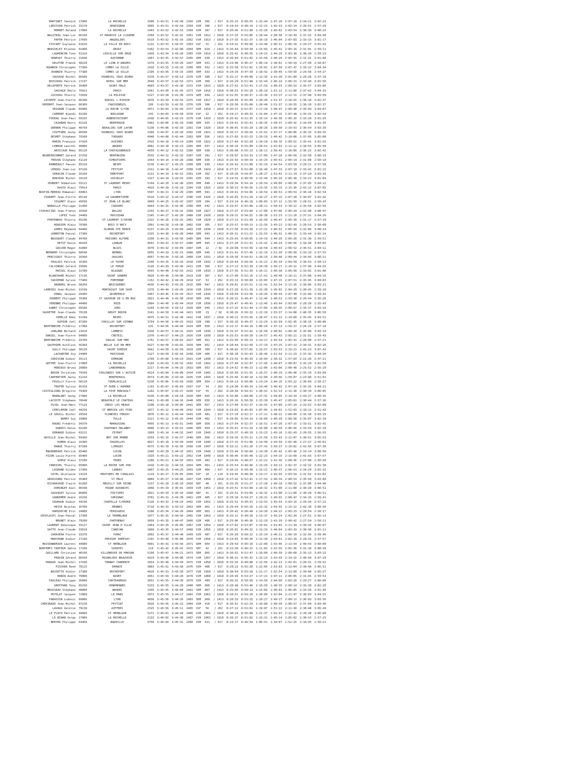| MARTINET Yannick | 17000 | LA ROCHELLE | 3308 | 3:43:51 | 3:43:49 | 2358 | V2M | 385 | / 917 | 0:25:15 | 0:50:55 | 1:15:44 | 1:47:10 | 2:07:18 | 2:34:21 | 3:02:23 |
| LERISSON Patrick | 33170 | GRADIGNAN | 3095 | 3:43:51 | 3:42:54 | 2359 | V2M | 386 | / 917 | 0:24:54 | 0:48:14 | 1:12:15 | 1:42:33 | 2:02:14 | 2:28:51 | 2:57:20 |
| MORNET Roland | 17000 | LA ROCHELLE | 1443 | 3:43:52 | 3:42:53 | 2360 | V2M | 387 | / 917 | 0:26:46 | 0:51:00 | 1:15:20 | 1:45:02 | 2:03:54 | 2:30:38 | 3:00:23 |
| BALUTEAU Jean-Luc | 86160 | ST MAURICE LA CLOUERE | 2394 | 3:43:52 | 3:42:41 | 2361 | V1M | 1012 | / 1810 | 0:27:25 | 0:53:06 | 1:18:44 | 1:50:30 | 2:10:43 | 2:37:31 | 3:04:49 |
| PAPON Patrice | 17690 | ANGOULINS | 5519 | 3:43:52 | 3:42:16 | 2362 | V1M | 1013 | / 1810 | 0:27:35 | 0:52:37 | 1:16:18 | 1:46:04 | 2:07:03 | 2:33:15 | 3:01:17 |
| PISCART Guylaine | 91620 | LA VILLE EN BOIS | 1215 | 3:43:53 | 3:43:47 | 2363 | V1F | 51 | / 262 | 0:24:31 | 0:49:08 | 1:14:40 | 1:46:11 | 2:06:10 | 2:33:27 | 3:01:41 |
| BRASSELET Etienne | 91400 | ORSAY | 5302 | 3:43:53 | 3:42:09 | 2364 | SEM | 829 | / 1413 | 0:26:44 | 0:50:34 | 1:15:03 | 1:45:41 | 2:05:16 | 2:31:01 | 2:59:11 |
| LAURENCON Yves | 91310 | LEUVILLE SUR ORGE | 2439 | 3:43:54 | 3:43:20 | 2365 | V1M | 1014 | / 1810 | 0:25:42 | 0:49:55 | 1:14:23 | 1:44:16 | 2:03:38 | 2:30:39 | 2:59:23 |
| SENEVAT Thierry | 31840 | AUSSONNE | 1887 | 3:43:55 | 3:42:57 | 2366 | SEM | 830 | / 1413 | 0:26:04 | 0:51:02 | 1:15:58 | 1:46:26 | 2:05:55 | 2:31:31 | 3:01:08 |
| DELETRE Franck | 49220 | LE LION D'ANGERS | 1578 | 3:43:55 | 3:43:26 | 2367 | SEM | 831 | / 1413 | 0:23:40 | 0:46:27 | 1:09:19 | 1:39:01 | 1:58:54 | 2:27:49 | 2:58:07 |
| JEANNIN Christophe | 77380 | COMBS LA VILLE | 2416 | 3:43:55 | 3:43:16 | 2368 | SEM | 832 | / 1413 | 0:25:50 | 0:51:02 | 1:16:01 | 1:47:39 | 2:07:47 | 2:35:22 | 3:04:34 |
| JEANNIN Thierry | 77380 | COMBS LA VILLE | 2199 | 3:43:56 | 3:43:16 | 2369 | SEM | 833 | / 1413 | 0:24:29 | 0:47:39 | 1:10:42 | 1:39:49 | 1:59:58 | 2:24:58 | 2:54:27 |
| SAUVAGE Michel | 86580 | VOUNEUIL SOUS BIARD | 3370 | 3:43:57 | 3:43:13 | 2370 | V2M | 388 | / 917 | 0:25:17 | 0:49:00 | 1:12:35 | 1:41:38 | 2:01:09 | 2:28:20 | 2:57:18 |
| BOISSEAU Patrick | 17137 | NIEUL SUR MER | 3648 | 3:43:57 | 3:42:53 | 2371 | V2M | 389 | / 917 | 0:26:29 | 0:51:08 | 1:15:44 | 1:46:24 | 2:06:31 | 2:33:48 | 3:01:58 |
| DELAPORTE Patrick | 35400 | SAINT MALO | 4885 | 3:43:57 | 3:42:38 | 2372 | V1M | 1015 | / 1810 | 0:27:42 | 0:52:41 | 1:17:53 | 1:48:33 | 2:08:53 | 2:35:57 | 3:03:06 |
| SAUVAGE Emile | 75013 | PARIS | 1841 | 3:43:58 | 3:41:45 | 2373 | V1M | 1016 | / 1810 | 0:30:53 | 0:55:28 | 1:20:19 | 1:51:11 | 2:11:08 | 2:37:42 | 3:04:33 |
| LOISEAU Thierry | 72650 | LA MILESSE | 5227 | 3:43:58 | 3:41:38 | 2374 | SEM | 834 | / 1413 | 0:31:55 | 0:58:37 | 1:23:39 | 1:53:37 | 2:12:15 | 2:37:40 | 3:03:50 |
| LECOMTE Jean-Pierre | 86340 | NIEUIL L'ESPOIR | 3970 | 3:43:59 | 3:42:55 | 2375 | V1M | 1017 | / 1810 | 0:28:50 | 0:55:09 | 1:20:49 | 1:51:37 | 2:10:55 | 2:36:18 | 3:02:37 |
| DOMINOT Jean-Jacques | 86360 | CHASSENEUIL | 289 | 3:43:59 | 3:42:55 | 2376 | V2M | 390 | / 917 | 0:28:50 | 0:55:08 | 1:20:49 | 1:51:37 | 2:10:55 | 2:36:18 | 3:02:37 |
| VRIGNON Claude | 85000 | LA ROCHE S/YON | 3971 | 3:44:03 | 3:42:43 | 2377 | V1M | 1018 | / 1810 | 0:26:57 | 0:52:07 | 1:17:18 | 1:48:47 | 2:08:40 | 2:35:44 | 3:03:07 |
| CARMONT Niandi | 92100 | BOULOGNE | 241 | 3:44:03 | 3:43:58 | 2378 | V1F | 52 | / 262 | 0:24:17 | 0:49:33 | 1:15:04 | 1:47:15 | 2:07:48 | 2:35:25 | 3:02:54 |
| FOVEAU Jean-Paul | 59165 | AUBERCHICOURT | 2438 | 3:44:05 | 3:43:23 | 2379 | V1M | 1019 | / 1810 | 0:26:42 | 0:51:35 | 1:16:14 | 1:46:38 | 2:06:35 | 2:33:29 | 3:01:26 |
| CAZABAN Henri | 92120 | MONTROUGE | 5482 | 3:44:06 | 3:42:18 | 2380 | SEM | 835 | / 1413 | 0:29:41 | 0:55:41 | 1:20:35 | 1:50:37 | 2:09:42 | 2:34:59 | 3:01:35 |
| GRENON Philippe | 49750 | BEAULIEU SUR LAYON | 5130 | 3:44:06 | 3:42:10 | 2381 | V1M | 1020 | / 1810 | 0:30:01 | 0:55:29 | 1:20:20 | 1:50:50 | 2:10:53 | 2:36:54 | 3:03:39 |
| COIFFARD Jacky | 86580 | VOUNEUIL SOUS BIARD | 2308 | 3:44:07 | 3:43:10 | 2382 | V1M | 1021 | / 1810 | 0:26:17 | 0:50:54 | 1:15:52 | 1:47:17 | 2:08:06 | 2:36:15 | 3:04:35 |
| DESMET Stéphane | 79100 | THOUARS | 4940 | 3:44:08 | 3:42:44 | 2383 | SEM | 836 | / 1413 | 0:27:03 | 0:52:23 | 1:18:19 | 1:49:42 | 2:10:00 | 2:37:05 | 3:05:00 |
| MARIN François | 37420 | HUISMES | 2415 | 3:44:10 | 3:43:14 | 2384 | V1M | 1022 | / 1810 | 0:27:04 | 0:52:39 | 1:19:10 | 1:50:16 | 2:09:52 | 2:35:41 | 3:01:55 |
| LEBRUN Laurent | 49000 | ANGERS | 4881 | 3:44:10 | 3:42:23 | 2385 | SEM | 837 | / 1413 | 0:30:18 | 0:55:09 | 1:20:51 | 1:52:03 | 2:12:12 | 2:38:55 | 3:05:50 |
| ARSICAUD Rémi | 85120 | LA CHATAIGNERAIE | 4659 | 3:44:12 | 3:42:52 | 2386 | SEM | 838 | / 1413 | 0:30:08 | 0:55:12 | 1:20:11 | 1:50:42 | 2:10:06 | 2:36:22 | 3:02:42 |
| BOURDERIONNET Gérard | 37250 | MONTBAZON | 3535 | 3:44:12 | 3:42:32 | 2387 | V2M | 391 | / 917 | 0:29:07 | 0:53:33 | 1:17:09 | 1:47:28 | 2:06:56 | 2:32:50 | 3:00:33 |
| THOUIN Stéphane | 61120 | VIMOUTIERS | 1654 | 3:44:14 | 3:43:20 | 2388 | SEM | 838 | / 1413 | 0:25:55 | 0:50:34 | 1:15:25 | 1:45:51 | 2:05:14 | 2:31:08 | 2:58:10 |
| RAMBEAULT Pascal | 85310 | NESMY | 5210 | 3:44:17 | 3:43:25 | 2389 | SEM | 839 | / 1413 | 0:26:42 | 0:51:00 | 1:15:19 | 1:44:54 | 2:03:59 | 2:29:11 | 2:57:50 |
| LEROUX Jean-Luc | 87220 | FEYTIAT | 2312 | 3:44:18 | 3:42:47 | 2390 | V1M | 1024 | / 1810 | 0:27:57 | 0:52:00 | 1:16:49 | 1:47:33 | 2:07:19 | 2:33:42 | 3:01:22 |
| SERASIN Claude | 35160 | MONTFORT | 3112 | 3:44:19 | 3:42:51 | 2391 | V2M | 392 | / 917 | 0:28:28 | 0:54:07 | 1:20:27 | 1:51:41 | 2:11:14 | 2:37:24 | 3:03:35 |
| BONJOUX Michel | 18110 | VASSELAY | 1327 | 3:44:19 | 3:43:55 | 2392 | V2M | 393 | / 917 | 0:24:53 | 0:49:56 | 1:15:48 | 1:46:26 | 2:06:38 | 2:33:22 | 3:01:09 |
| JOUBERT Sébastien | 33112 | ST LAURENT MEDOC | 5194 | 3:44:20 | 3:42:38 | 2393 | SEM | 840 | / 1413 | 0:29:38 | 0:54:14 | 1:18:54 | 1:49:09 | 2:08:39 | 2:37:45 | 3:04:12 |
| DAVID Alain | 75014 | PARIS | 4919 | 3:44:20 | 3:42:19 | 2394 | V1M | 1025 | / 1810 | 0:30:23 | 0:56:56 | 1:23:35 | 1:55:15 | 2:15:36 | 2:42:12 | 3:07:05 |
| BOUTIN-MOREAU Emmanuel | 69003 | LYON | 5597 | 3:44:21 | 3:42:29 | 2395 | SEM | 841 | / 1413 | 0:28:41 | 0:54:06 | 1:18:54 | 1:49:53 | 2:09:53 | 2:36:10 | 3:02:54 |
| COUDERT Jean-Pierre | 85130 | LA GAUBRETIERE | 5518 | 3:44:22 | 3:43:37 | 2396 | V1M | 1026 | / 1810 | 0:26:03 | 0:51:20 | 1:16:27 | 1:47:15 | 2:07:20 | 2:34:07 | 3:01:42 |
| SIGURET Alain | 45650 | ST JEAN LE BLANC | 3869 | 3:44:25 | 3:43:47 | 2397 | V2M | 394 | / 917 | 0:23:24 | 0:46:10 | 1:09:03 | 1:37:12 | 1:55:59 | 2:20:51 | 2:50:43 |
| BARAILLE Philippe | 31480 | CADOURS | 4844 | 3:44:25 | 3:42:46 | 2398 | SEM | 842 | / 1413 | 0:29:57 | 0:55:08 | 1:20:11 | 1:50:53 | 2:10:22 | 2:35:59 | 3:02:56 |
| CIAVACCINI Jean-Franço | 16430 | BALZAC | 2255 | 3:44:27 | 3:43:31 | 2399 | V1M | 1027 | / 1810 | 0:27:37 | 0:53:04 | 1:17:08 | 1:47:06 | 2:06:24 | 2:32:40 | 3:00:47 |
| LOPEZ Yves | 24400 | MUSSIDAN | 2145 | 3:44:27 | 3:42:28 | 2400 | V1M | 1028 | / 1810 | 0:29:31 | 0:54:52 | 1:20:30 | 1:51:23 | 2:11:18 | 2:37:31 | 3:04:26 |
| FONTENEAU Thierry | 85290 | ST LAURENT S/SEVRE | 2322 | 3:44:28 | 3:43:25 | 2401 | V1M | 1029 | / 1810 | 0:27:13 | 0:51:48 | 1:16:50 | 1:46:47 | 2:05:39 | 2:31:17 | 2:57:19 |
| ROUDIER Alain | 78390 | BOIS D'ARCY | 2991 | 3:44:28 | 3:43:36 | 2402 | V2M | 395 | / 917 | 0:25:57 | 0:50:13 | 1:13:55 | 1:43:23 | 2:02:43 | 2:28:53 | 2:58:00 |
| GOMEZ Raymond | 64400 | OLORON STE MARIE | 5237 | 3:44:29 | 3:43:03 | 2403 | V1M | 1030 | / 1810 | 0:27:58 | 0:53:28 | 1:17:31 | 1:46:52 | 2:05:59 | 2:32:06 | 3:00:14 |
| LEBRETON Pascal | 17300 | ROCHEFORT | 2325 | 3:44:30 | 3:43:28 | 2404 | SEM | 843 | / 1413 | 0:26:31 | 0:51:22 | 1:15:53 | 1:46:32 | 2:06:31 | 2:33:44 | 3:02:14 |
| BOUSQUET Claude | 94700 | MAISONS ALFORD | 2260 | 3:44:31 | 3:43:56 | 2405 | SEM | 844 | / 1413 | 0:25:43 | 0:50:05 | 1:14:19 | 1:44:26 | 2:05:20 | 2:31:38 | 2:59:51 |
| RETIF Denis | 49160 | LONGUE | 4691 | 3:44:31 | 3:42:57 | 2406 | SEM | 845 | / 1413 | 0:27:28 | 0:51:41 | 1:15:42 | 1:46:24 | 2:06:56 | 2:34:38 | 3:03:05 |
| GOUJON Roger | 41000 | BLOIS | 3570 | 3:44:32 | 3:43:09 | 2407 | V3M | 22 | / 92 | 0:28:09 | 0:53:58 | 1:18:50 | 1:49:43 | 2:09:52 | 2:36:51 | 3:04:12 |
| BERNARD Christophe | 60540 | BORNEL | 5055 | 3:44:33 | 3:42:15 | 2408 | SEM | 846 | / 1413 | 0:31:41 | 0:57:46 | 1:22:16 | 1:51:39 | 2:09:58 | 2:33:19 | 2:57:52 |
| PRECIGOUT Thierry | 16560 | JAULDES | 4957 | 3:44:34 | 3:43:20 | 2409 | V1M | 1031 | / 1810 | 0:28:36 | 0:54:51 | 1:20:19 | 1:50:40 | 2:09:44 | 2:34:45 | 3:00:21 |
| PAULAIS Patrick | 16360 | LE TATRE | 2240 | 3:44:35 | 3:43:33 | 2410 | V1M | 1032 | / 1810 | 0:26:44 | 0:50:58 | 1:15:21 | 1:45:34 | 2:04:59 | 2:30:53 | 2:59:13 |
| CALVINHAC Gérard | 33680 | LE PORGE | 3128 | 3:44:39 | 3:43:46 | 2411 | V2M | 396 | / 917 | 0:27:13 | 0:52:39 | 1:18:39 | 1:50:17 | 2:10:22 | 2:37:48 | 3:04:55 |
| MASSOL Alain | 31700 | BLAGNAC | 4565 | 3:44:40 | 3:42:53 | 2412 | V1M | 1033 | / 1810 | 0:27:36 | 0:51:39 | 1:16:21 | 1:46:38 | 2:05:58 | 2:33:02 | 3:01:08 |
| BLANCHARD Michel | 17138 | SAINT XANDRE | 3020 | 3:44:40 | 3:44:00 | 2413 | V2M | 397 | / 917 | 0:27:09 | 0:52:15 | 1:17:41 | 1:49:40 | 2:10:11 | 2:37:00 | 3:04:16 |
| CADIERNO Sylvie | 77400 | POMPONNE | 1152 | 3:44:42 | 3:44:29 | 2414 | V1F | 53 | / 262 | 0:25:13 | 0:50:09 | 1:15:05 | 1:47:15 | 2:07:51 | 2:35:45 | 3:04:03 |
| ARONDEL Bruno | 50260 | BRICQUEBEC | 4636 | 3:44:43 | 3:43:26 | 2415 | SEM | 847 | / 1413 | 0:29:01 | 0:55:51 | 1:21:42 | 1:52:54 | 2:12:35 | 2:38:06 | 3:03:21 |
| LARRIEU Jean-Michel | 31530 | MONTAIGUT SUR SAVE | 2278 | 3:44:44 | 3:43:45 | 2416 | V1M | 1034 | / 1810 | 0:27:28 | 0:51:39 | 1:15:30 | 1:45:02 | 2:04:29 | 2:30:45 | 2:59:10 |
| DONAL Jacques | 29300 | QUIMPERLE | 5467 | 3:44:46 | 3:43:43 | 2417 | V1M | 1035 | / 1810 | 0:28:04 | 0:53:58 | 1:18:26 | 1:48:34 | 2:07:49 | 2:32:48 | 2:58:41 |
| JOUBERT Philippe | 79300 | ST SAUVEUR DE G.EN MAI | 2021 | 3:44:48 | 3:43:50 | 2418 | SEM | 848 | / 1413 | 0:26:31 | 0:49:47 | 1:12:46 | 1:40:52 | 1:59:38 | 2:26:44 | 2:56:26 |
| SERENNE Philippe | 44400 | REZE | 2084 | 3:44:48 | 3:43:44 | 2419 | V1M | 1036 | / 1810 | 0:25:47 | 0:49:41 | 1:13:46 | 1:43:44 | 2:03:08 | 2:28:28 | 2:55:43 |
| AUBRY Christophe | 89100 | JENS | 5249 | 3:44:50 | 3:43:12 | 2420 | SEM | 849 | / 1413 | 0:27:25 | 0:51:44 | 1:17:05 | 1:48:35 | 2:08:57 | 2:35:37 | 3:03:10 |
| SAUVETRE Jean-Claude | 79130 | NEUVY BOUIN | 3141 | 3:44:50 | 3:42:44 | 2421 | V3M | 23 | / 92 | 0:30:26 | 0:56:32 | 1:22:19 | 1:53:37 | 2:14:00 | 2:40:35 | 3:06:58 |
| JUMELLE Rémi | 51100 | REIMS | 4975 | 3:44:51 | 3:42:38 | 2422 | V1M | 1037 | / 1810 | 0:30:22 | 0:55:56 | 1:20:47 | 1:51:13 | 2:10:08 | 2:35:45 | 3:03:51 |
| DUFOUR Joël | 87200 | CHAILLAC SUR VIENNE | 3794 | 3:44:56 | 3:44:15 | 2423 | V2M | 398 | / 917 | 0:26:18 | 0:49:37 | 1:13:24 | 1:42:59 | 2:02:45 | 2:30:16 | 3:00:06 |
| BERTONECHE Frédéric | 17300 | ROCHEFORT | 525 | 3:44:56 | 3:44:48 | 2424 | SEM | 850 | / 1413 | 0:22:17 | 0:44:18 | 1:06:26 | 1:37:13 | 1:58:27 | 2:26:29 | 2:57:18 |
| LEBLOND Bernard | 13410 | LAMBESC | 2430 | 3:44:57 | 3:44:31 | 2425 | V1M | 1038 | / 1810 | 0:25:37 | 0:51:42 | 1:16:50 | 1:48:02 | 2:08:10 | 2:35:08 | 3:03:14 |
| DANIEL Jean-Pierre | 94000 | CRETEIL | 2370 | 3:44:57 | 3:44:23 | 2426 | V1M | 1039 | / 1810 | 0:25:53 | 0:50:28 | 1:14:57 | 1:45:43 | 2:05:21 | 2:31:51 | 2:59:43 |
| BERTONECHE Frédéric | 33780 | SOULAC SUR MER | 1761 | 3:44:57 | 3:44:02 | 2427 | SEM | 851 | / 1413 | 0:25:56 | 0:50:13 | 1:14:17 | 1:43:54 | 2:02:41 | 2:28:00 | 2:57:21 |
| GAUTHIER Aurélien | 56360 | BELLE ILE EN MER | 5527 | 3:44:58 | 3:43:01 | 2428 | SEM | 852 | / 1413 | 0:28:44 | 0:52:59 | 1:17:19 | 1:47:25 | 2:07:13 | 2:34:31 | 3:02:26 |
| GULLY Philippe | 38120 | SAINT EGREVE | 3842 | 3:44:58 | 3:42:59 | 2429 | V2M | 399 | / 917 | 0:30:02 | 0:57:02 | 1:23:57 | 1:55:53 | 2:16:21 | 2:42:23 | 3:07:43 |
| LACHARTRE Guy | 24400 | MUSSIDAN | 3127 | 3:44:59 | 3:42:43 | 2430 | V2M | 400 | / 917 | 0:30:28 | 0:55:43 | 1:20:46 | 1:51:54 | 2:11:23 | 2:37:32 | 3:04:26 |
| CARISSAN Didier | 35113 | DOMAGNE | 1799 | 3:45:00 | 3:44:23 | 2431 | V1M | 1040 | / 1810 | 0:23:55 | 0:46:59 | 1:10:04 | 1:38:32 | 1:57:03 | 2:21:28 | 2:47:21 |
| GEFFRE Jean-Pierre | 17000 | LA ROCHELLE | 4169 | 3:45:03 | 3:43:52 | 2432 | V1M | 1041 | / 1810 | 0:27:49 | 0:52:47 | 1:17:45 | 1:49:07 | 2:09:07 | 2:35:29 | 3:01:59 |
| MORIEUX Bruno | 29800 | LANDERNEAU | 2217 | 3:45:04 | 3:44:25 | 2433 | SEM | 853 | / 1413 | 0:24:52 | 0:48:23 | 1:12:06 | 1:42:06 | 2:00:48 | 2:25:52 | 2:55:29 |
| BOUIN Christian | 79160 | COULONGES SUR L'AUTIZE | 4524 | 3:45:04 | 3:44:09 | 2434 | V1M | 1042 | / 1810 | 0:26:58 | 0:51:55 | 1:16:57 | 1:48:19 | 2:08:40 | 2:35:19 | 3:03:09 |
| CARPENTIER Jacky | 51210 | MONTMIRAIL | 4574 | 3:45:04 | 3:43:44 | 2435 | V1M | 1043 | / 1810 | 0:25:48 | 0:49:14 | 1:12:09 | 1:39:56 | 1:58:07 | 2:23:08 | 2:51:01 |
| FEUILLY Pierre | 50110 | TOURLAVILLE | 5230 | 3:45:06 | 3:43:59 | 2436 | SEM | 854 | / 1413 | 0:26:13 | 0:50:06 | 1:14:24 | 1:44:16 | 2:03:22 | 2:30:04 | 2:58:27 |
| TRUFER Sylvie | 95310 | ST OUEN L'AUMONE | 1193 | 3:45:07 | 3:45:03 | 2437 | V1F | 54 | / 262 | 0:24:30 | 0:49:14 | 1:14:40 | 1:46:42 | 2:07:24 | 2:35:35 | 3:04:21 |
| CASTIGLIONI Brigitte | 79360 | LA FOYE MONJAULT | 1202 | 3:45:07 | 3:43:27 | 2438 | V1F | 55 | / 262 | 0:28:58 | 0:54:51 | 1:20:52 | 1:52:23 | 2:12:38 | 2:39:19 | 3:06:05 |
| BRANLANT Jacky | 17000 | LA ROCHELLE | 5530 | 3:45:08 | 3:43:10 | 2439 | SEM | 855 | / 1413 | 0:32:08 | 1:00:08 | 1:27:32 | 1:59:05 | 2:18:34 | 2:43:27 | 3:08:35 |
| LACOSTE Stéphane | 78640 | NEAUPHLE LE CHATEAU | 2441 | 3:45:09 | 3:44:16 | 2440 | SEM | 856 | / 1413 | 0:26:16 | 0:50:50 | 1:15:39 | 1:45:47 | 2:05:01 | 2:30:44 | 2:57:36 |
| PUJOL Jean-Marc | 77124 | CREGY LES MEAUX | 2290 | 3:45:10 | 3:44:05 | 2441 | SEM | 857 | / 1413 | 0:27:48 | 0:52:37 | 1:16:55 | 1:47:09 | 2:07:24 | 2:33:52 | 3:02:00 |
| CERCLERON Joël | 44250 | ST BREVIN LES PINS | 1077 | 3:45:12 | 3:44:49 | 2442 | V1M | 1044 | / 1810 | 0:23:03 | 0:45:03 | 1:07:05 | 1:34:02 | 1:52:03 | 2:19:13 | 2:51:42 |
| LE GOUILL Michel | 29550 | PLONEVEZ PORZAY | 3070 | 3:45:12 | 3:43:44 | 2443 | V2M | 401 | / 917 | 0:27:19 | 0:52:17 | 1:17:21 | 1:48:22 | 2:08:09 | 2:35:10 | 3:03:25 |
| BARRY Guy | 19000 | TULLE | 3121 | 3:45:12 | 3:43:25 | 2444 | V2M | 402 | / 917 | 0:29:05 | 0:54:14 | 1:19:09 | 1:49:39 | 2:08:50 | 2:35:07 | 3:02:18 |
| RAGNI Frédéric | 34370 | MARAUSSAN | 4995 | 3:45:13 | 3:43:51 | 2445 | SEM | 858 | / 1413 | 0:27:54 | 0:52:37 | 1:16:51 | 1:47:28 | 2:07:15 | 2:33:51 | 3:02:42 |
| DUBOIS Denis | 92290 | CHATENAY MALABRY | 4808 | 3:45:13 | 3:43:52 | 2446 | SEM | 859 | / 1413 | 0:26:41 | 0:51:24 | 1:16:00 | 1:46:58 | 2:06:56 | 2:33:54 | 3:02:20 |
| DORANGE Didier | 63122 | CEYRAT | 1869 | 3:45:14 | 3:44:32 | 2447 | V1M | 1045 | / 1810 | 0:25:37 | 0:49:19 | 1:13:23 | 1:43:10 | 2:02:43 | 2:28:55 | 2:56:55 |
| ADVILLE Jean-Michel | 94360 | BRY SUR MARNE | 5559 | 3:45:15 | 3:42:57 | 2448 | SEM | 860 | / 1413 | 0:29:35 | 0:55:21 | 1:21:56 | 1:52:43 | 2:12:07 | 2:38:51 | 3:05:53 |
| DUMON Alain | 16300 | CHAZELLES | 4027 | 3:45:18 | 3:43:59 | 2449 | V1M | 1046 | / 1810 | 0:27:15 | 0:51:06 | 1:14:50 | 1:43:58 | 2:02:48 | 2:27:57 | 2:56:01 |
| RANGE Thierry | 87100 | LIMOGES | 4575 | 3:45:19 | 3:42:56 | 2450 | V1M | 1047 | / 1810 | 0:33:12 | 1:01:20 | 1:27:41 | 1:58:37 | 2:18:02 | 2:42:56 | 3:07:36 |
| ENGERBEAUD Patrick | 85400 | LUCON | 1946 | 3:45:20 | 3:44:33 | 2451 | V1M | 1048 | / 1810 | 0:25:49 | 0:50:04 | 1:14:30 | 1:45:42 | 2:05:48 | 2:33:14 | 3:00:58 |
| PIZON Louis-Pierre | 85400 | LUCON | 1928 | 3:45:21 | 3:43:22 | 2452 | V1M | 1049 | / 1810 | 0:30:46 | 0:56:40 | 1:22:23 | 1:54:15 | 2:15:09 | 2:41:55 | 3:07:57 |
| GORSE Alain | 37100 | TOURS | 1288 | 3:45:21 | 3:44:55 | 2453 | V2M | 403 | / 917 | 0:24:45 | 0:48:57 | 1:12:22 | 1:41:36 | 2:00:36 | 2:27:08 | 2:56:50 |
| TARDIVEL Thierry | 85000 | LA ROCHE SUR YON | 2410 | 3:45:22 | 3:44:19 | 2454 | SEM | 861 | / 1413 | 0:25:54 | 0:49:46 | 1:13:26 | 1:43:11 | 2:02:37 | 2:32:32 | 3:01:38 |
| LEGRAND Gildex | 17380 | LANDES | 3067 | 3:45:25 | 3:44:25 | 2455 | V2M | 404 | / 917 | 0:26:15 | 0:50:38 | 1:15:21 | 1:46:37 | 2:06:51 | 2:34:29 | 3:02:32 |
| CATEL Ghislaine | 14220 | MOUTIERS EN CINGLAIS | 1119 | 3:45:27 | 3:45:05 | 2456 | V2F | 18 | / 110 | 0:24:45 | 0:48:38 | 1:13:17 | 1:43:55 | 2:03:54 | 2:31:52 | 3:01:02 |
| GROUSSARD Patrice | 35400 | ST MALO | 4089 | 3:45:27 | 3:44:08 | 2457 | V1M | 1050 | / 1810 | 0:27:42 | 0:52:41 | 1:17:53 | 1:48:34 | 2:08:53 | 2:35:58 | 3:03:08 |
| ESCARAVAGE Claire | 92200 | NEUILLY SUR SEINE | 1237 | 3:45:28 | 3:45:10 | 2458 | SEF | 40 | / 161 | 0:25:35 | 0:51:27 | 1:17:20 | 1:49:18 | 2:09:52 | 2:37:06 | 3:04:40 |
| DOMINGET Axel | 86440 | MIGNE AUXANCES | 1060 | 3:45:29 | 3:45:01 | 2459 | V1M | 1051 | / 1810 | 0:25:51 | 0:53:09 | 1:18:32 | 1:51:00 | 2:11:08 | 2:38:20 | 3:06:51 |
| SAUVAGET Sylvie | 86000 | POITIERS | 2021 | 3:45:29 | 3:45:10 | 2460 | SEF | 41 | / 161 | 0:25:51 | 0:53:09 | 1:18:32 | 1:51:00 | 2:11:08 | 2:38:20 | 3:06:51 |
| GANDEMER André | 16250 | JURIGNAC | 3701 | 3:45:31 | 3:43:39 | 2461 | V2M | 405 | / 917 | 0:29:10 | 0:54:27 | 1:19:31 | 1:49:55 | 2:08:47 | 2:34:16 | 2:59:41 |
| GOURAUD Didier | 44240 | CHAPELLE S/ERDRE | 2139 | 3:45:33 | 3:44:29 | 2462 | V1M | 1052 | / 1810 | 0:25:52 | 0:49:51 | 1:13:53 | 1:43:54 | 2:03:15 | 2:28:39 | 2:57:22 |
| HESSE Nicolas | 35700 | RENNES | 5718 | 3:45:33 | 3:43:53 | 2463 | SEM | 862 | / 1413 | 0:29:44 | 0:56:28 | 1:22:32 | 1:54:55 | 2:15:12 | 2:42:38 | 3:08:56 |
| HAMIDECHE Eric | 24000 | PERIGUEUX | 5208 | 3:45:34 | 3:44:28 | 2464 | SEM | 863 | / 1413 | 0:26:42 | 0:50:40 | 1:14:39 | 1:44:22 | 2:03:23 | 2:29:54 | 2:58:17 |
| DESPLACES Jean-Pascal | 17390 | LA TREMBLADE | 1877 | 3:45:35 | 3:44:56 | 2465 | V1M | 1053 | / 1810 | 0:25:11 | 0:49:28 | 1:13:37 | 1:43:24 | 2:02:34 | 2:27:51 | 2:56:13 |
| BRUNET Alain | 79200 | PARTHENAY | 3059 | 3:45:35 | 3:44:47 | 2466 | V2M | 406 | / 917 | 0:25:06 | 0:48:36 | 1:12:18 | 1:41:29 | 2:00:42 | 2:27:54 | 2:58:11 |
| LAURENT Dominique | 33127 | SAINT JEAN D'ILLAC | 2464 | 3:45:35 | 3:45:06 | 2467 | V1M | 1054 | / 1810 | 0:27:02 | 0:53:07 | 1:19:01 | 1:51:02 | 2:11:34 | 2:39:16 | 3:06:07 |
| GATTO Jean-Claude | 33610 | CANEJAN | 1068 | 3:45:35 | 3:44:57 | 2468 | V1M | 1055 | / 1810 | 0:26:01 | 0:49:32 | 1:13:33 | 1:44:04 | 2:03:33 | 2:30:50 | 3:01:11 |
| CARAVERA Pierre | 33370 | YVRAC | 3892 | 3:45:37 | 3:44:48 | 2469 | V2M | 407 | / 917 | 0:26:28 | 0:50:22 | 1:15:14 | 1:46:21 | 2:06:19 | 2:32:56 | 2:59:46 |
| MARCHAND Didier | 17180 | PERIGNY ROMPSAY | 2191 | 3:45:40 | 3:45:08 | 2470 | V1M | 1056 | / 1810 | 0:24:45 | 0:48:36 | 1:12:39 | 1:43:01 | 2:02:28 | 2:28:35 | 2:57:57 |
| MAISONNERIDE Laurent | 44800 | ST HERBLAIN | 4601 | 3:45:41 | 3:43:56 | 2471 | SEM | 864 | / 1413 | 0:29:54 | 0:56:16 | 1:22:09 | 1:53:46 | 2:13:54 | 2:40:43 | 3:08:09 |
| BONTEMPS TAHFOUR Zahra | 17100 | SAINTES | 214 | 3:45:42 | 3:45:41 | 2472 | SEF | 42 | / 161 | 0:22:38 | 0:46:22 | 1:11:02 | 1:41:55 | 2:02:36 | 2:31:18 | 3:00:39 |
| GAILLARD Christian | 40190 | VILLENEUVE DE MARSAN | 5150 | 3:45:47 | 3:44:21 | 2473 | SEM | 865 | / 1413 | 0:26:52 | 0:51:47 | 1:16:09 | 1:46:39 | 2:08:08 | 2:35:13 | 3:03:15 |
| FROUIN Gérard | 86550 | MIGNALOUX BEAUVOIR | 4319 | 3:45:48 | 3:44:00 | 2474 | V1M | 1057 | / 1810 | 0:30:31 | 0:56:32 | 1:22:23 | 1:53:59 | 2:14:15 | 2:40:58 | 3:07:29 |
| MINAUD Jean-Michel | 17430 | TONNAY CHARENTE | 2034 | 3:45:48 | 3:44:59 | 2475 | V1M | 1058 | / 1810 | 0:25:26 | 0:49:08 | 1:12:56 | 1:42:23 | 2:02:01 | 2:28:31 | 2:59:52 |
| FISCHER René | 78125 | EMANCE | 3083 | 3:45:52 | 3:43:58 | 2476 | V2M | 408 | / 917 | 0:29:22 | 0:55:20 | 1:22:05 | 1:53:03 | 2:13:04 | 2:39:48 | 3:06:51 |
| BASSETTO Didier | 17300 | ROCHEFORT | 4010 | 3:45:53 | 3:43:58 | 2477 | V1M | 1059 | / 1810 | 0:30:04 | 0:55:28 | 1:21:17 | 1:52:54 | 2:13:09 | 2:39:08 | 3:05:27 |
| ROBIN André | 79000 | NIORT | 4951 | 3:45:54 | 3:44:28 | 2478 | V1M | 1060 | / 1810 | 0:28:49 | 0:53:27 | 1:17:21 | 1:47:11 | 2:06:05 | 2:31:45 | 2:59:53 |
| PAULEAU Philippe | 36000 | CHATEAUROUX | 3831 | 3:45:55 | 3:44:39 | 2479 | V2M | 409 | / 917 | 0:26:31 | 0:50:58 | 1:14:58 | 1:44:08 | 2:03:20 | 2:29:27 | 3:00:06 |
| GREFFARD Tony | 85250 | VENDRENNES | 5233 | 3:45:55 | 3:44:20 | 2480 | SEM | 866 | / 1413 | 0:28:48 | 0:53:46 | 1:18:59 | 1:49:35 | 2:09:14 | 2:35:38 | 3:02:28 |
| MOUSSEAU Stéphane | 49000 | ANGERS | 2356 | 3:45:55 | 3:45:09 | 2481 | SEM | 867 | / 1413 | 0:25:56 | 0:50:13 | 1:15:05 | 1:46:03 | 2:06:05 | 2:33:26 | 3:01:48 |
| PETOLAT Jacques | 72000 | LE MANS | 3973 | 3:45:55 | 3:44:17 | 2482 | V1M | 1061 | / 1810 | 0:28:51 | 0:54:28 | 1:20:08 | 1:52:04 | 2:11:47 | 2:38:03 | 3:04:52 |
| PARASSIN Ludovic | 69006 | LYON | 4650 | 3:45:56 | 3:44:26 | 2483 | SEM | 868 | / 1413 | 0:28:33 | 0:53:25 | 1:18:27 | 1:49:17 | 2:09:11 | 2:36:03 | 3:03:56 |
| CHOPINAUD Jean-Michel | 87220 | FEYTIAT | 3628 | 3:45:56 | 3:45:22 | 2484 | V2M | 410 | / 917 | 0:26:51 | 0:52:24 | 1:18:08 | 1:49:39 | 2:09:57 | 2:37:04 | 3:04:49 |
| LAVAUX Valérie | 79230 | AIFFRES | 2525 | 3:45:56 | 3:45:11 | 2485 | V1F | 56 | / 262 | 0:27:12 | 0:53:01 | 1:19:07 | 1:51:22 | 2:11:38 | 2:38:40 | 3:05:49 |
| LE FLOCH Patrice | 44800 | ST HERBLAIN | 5272 | 3:46:01 | 3:44:10 | 2486 | V1M | 1062 | / 1810 | 0:30:24 | 0:56:08 | 1:21:37 | 1:52:47 | 2:12:42 | 2:39:20 | 3:06:00 |
| LE BIHAN Serge | 17000 | LA ROCHELLE | 2133 | 3:46:02 | 3:44:30 | 2487 | V1M | 1063 | / 1810 | 0:26:37 | 0:51:02 | 1:15:31 | 1:45:14 | 2:05:02 | 2:30:53 | 2:57:25 |
| BERTHO Philippe | 64460 | BADEILLE | 3750 | 3:46:04 | 3:45:31 | 2488 | V2M | 411 | / 917 | 0:23:17 | 0:44:54 | 1:06:51 | 1:34:07 | 1:52:25 | 2:18:45 | 2:50:21 |